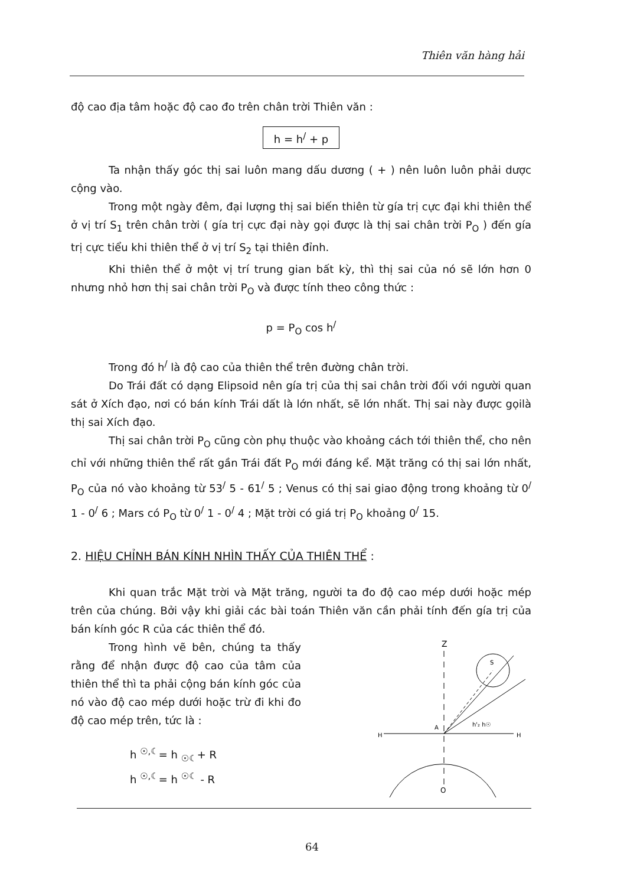Thiên văn hàng hải
độ cao địa tâm hoặc độ cao đo trên chân trời Thiên văn :
h = h<sup>/</sup> + p
Ta nhận thấy góc thị sai luôn mang dấu dương ( + ) nên luôn luôn phải dược cộng vào.
Trong một ngày đêm, đại lượng thị sai biến thiên từ gía trị cực đại khi thiên thể ở vị trí S<sub>1</sub> trên chân trời ( gía trị cực đại này gọi được là thị sai chân trời P<sub>O</sub> ) đến gía trị cực tiểu khi thiên thể ở vị trí S<sub>2</sub> tại thiên đỉnh.
Khi thiên thể ở một vị trí trung gian bất kỳ, thì thị sai của nó sẽ lớn hơn 0 nhưng nhỏ hơn thị sai chân trời P<sub>O</sub> và được tính theo công thức :
p = P<sub>O</sub> cos h<sup>/</sup>
Trong đó h<sup>/</sup> là độ cao của thiên thể trên đường chân trời.
Do Trái đất có dạng Elipsoid nên gía trị của thị sai chân trời đối với người quan sát ở Xích đạo, nơi có bán kính Trái dất là lớn nhất, sẽ lớn nhất. Thị sai này được gọilà thị sai Xích đạo.
Thị sai chân trời P<sub>O</sub> cũng còn phụ thuộc vào khoảng cách tới thiên thể, cho nên chỉ với những thiên thể rất gần Trái đất P<sub>O</sub> mới đáng kể. Mặt trăng có thị sai lớn nhất, P<sub>O</sub> của nó vào khoảng từ 53<sup>/</sup> 5 - 61<sup>/</sup> 5 ; Venus có thị sai giao động trong khoảng từ 0<sup>/</sup> 1 - 0<sup>/</sup> 6 ; Mars có P<sub>O</sub> từ 0<sup>/</sup> 1 - 0<sup>/</sup> 4 ; Mặt trời có giá trị P<sub>O</sub> khoảng 0<sup>/</sup> 15.
2. HIỆU CHỈNH BÁN KÍNH NHÌN THẤY CỦA THIÊN THỂ :
Khi quan trắc Mặt trời và Mặt trăng, người ta đo độ cao mép dưới hoặc mép trên của chúng. Bởi vậy khi giải các bài toán Thiên văn cần phải tính đến gía trị của bán kính góc R của các thiên thể đó.
Trong hình vẽ bên, chúng ta thấy rằng để nhận được độ cao của tâm của thiên thể thì ta phải cộng bán kính góc của nó vào độ cao mép dưới hoặc trừ đi khi đo độ cao mép trên, tức là :
h <sup>☉,☾</sup>= h <sub>☉☾</sub>+ R
h <sup>☉,☾</sup>= h <sup>☉☾</sup> - R
Z
O
H
H
A
S
h'₂ h☉
64